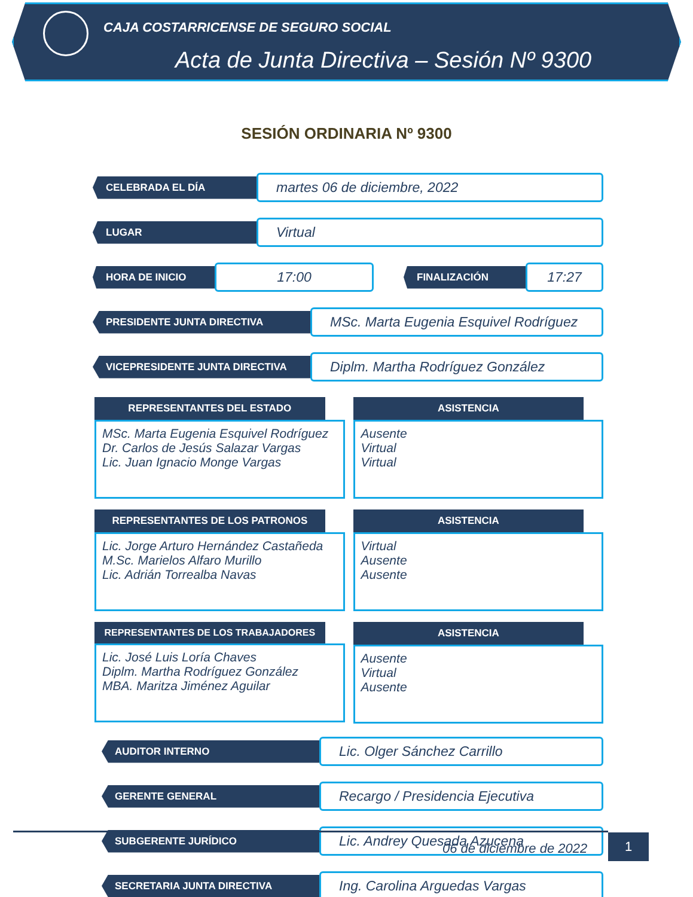CAJA COSTARRICENSE DE SEGURO SOCIAL
Acta de Junta Directiva – Sesión Nº 9300
SESIÓN ORDINARIA Nº 9300
CELEBRADA EL DÍA
martes 06 de diciembre, 2022
LUGAR
Virtual
HORA DE INICIO
17:00
FINALIZACIÓN
17:27
PRESIDENTE JUNTA DIRECTIVA
MSc. Marta Eugenia Esquivel Rodríguez
VICEPRESIDENTE JUNTA DIRECTIVA
Diplm. Martha Rodríguez González
REPRESENTANTES DEL ESTADO
MSc. Marta Eugenia Esquivel Rodríguez
Dr. Carlos de Jesús Salazar Vargas
Lic. Juan Ignacio Monge Vargas
ASISTENCIA
Ausente
Virtual
Virtual
REPRESENTANTES DE LOS PATRONOS
Lic. Jorge Arturo Hernández Castañeda
M.Sc. Marielos Alfaro Murillo
Lic. Adrián Torrealba Navas
ASISTENCIA
Virtual
Ausente
Ausente
REPRESENTANTES DE LOS TRABAJADORES
Lic. José Luis Loría Chaves
Diplm. Martha Rodríguez González
MBA. Maritza Jiménez Aguilar
ASISTENCIA
Ausente
Virtual
Ausente
AUDITOR INTERNO
Lic. Olger Sánchez Carrillo
GERENTE GENERAL
Recargo / Presidencia Ejecutiva
SUBGERENTE JURÍDICO
Lic. Andrey Quesada Azucena
SECRETARIA JUNTA DIRECTIVA
Ing. Carolina Arguedas Vargas
06 de diciembre de 2022
1